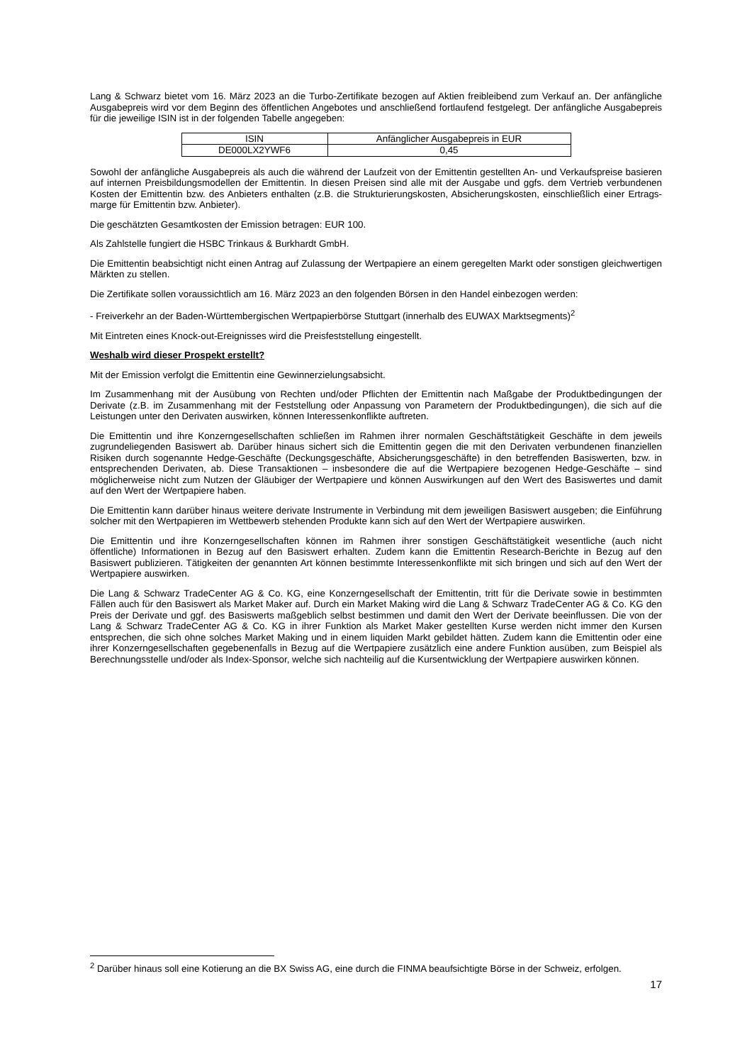Lang & Schwarz bietet vom 16. März 2023 an die Turbo-Zertifikate bezogen auf Aktien freibleibend zum Verkauf an. Der anfängliche Ausgabepreis wird vor dem Beginn des öffentlichen Angebotes und anschließend fortlaufend festgelegt. Der anfängliche Ausgabepreis für die jeweilige ISIN ist in der folgenden Tabelle angegeben:
| ISIN | Anfänglicher Ausgabepreis in EUR |
| DE000LX2YWF6 | 0,45 |
Sowohl der anfängliche Ausgabepreis als auch die während der Laufzeit von der Emittentin gestellten An- und Verkaufspreise basieren auf internen Preisbildungsmodellen der Emittentin. In diesen Preisen sind alle mit der Ausgabe und ggfs. dem Vertrieb verbundenen Kosten der Emittentin bzw. des Anbieters enthalten (z.B. die Strukturierungskosten, Absicherungskosten, einschließlich einer Ertrags-marge für Emittentin bzw. Anbieter).
Die geschätzten Gesamtkosten der Emission betragen: EUR 100.
Als Zahlstelle fungiert die HSBC Trinkaus & Burkhardt GmbH.
Die Emittentin beabsichtigt nicht einen Antrag auf Zulassung der Wertpapiere an einem geregelten Markt oder sonstigen gleichwertigen Märkten zu stellen.
Die Zertifikate sollen voraussichtlich am 16. März 2023 an den folgenden Börsen in den Handel einbezogen werden:
- Freiverkehr an der Baden-Württembergischen Wertpapierbörse Stuttgart (innerhalb des EUWAX Marktsegments)<sup>2</sup>
Mit Eintreten eines Knock-out-Ereignisses wird die Preisfeststellung eingestellt.
Weshalb wird dieser Prospekt erstellt?
Mit der Emission verfolgt die Emittentin eine Gewinnerzielungsabsicht.
Im Zusammenhang mit der Ausübung von Rechten und/oder Pflichten der Emittentin nach Maßgabe der Produktbedingungen der Derivate (z.B. im Zusammenhang mit der Feststellung oder Anpassung von Parametern der Produktbedingungen), die sich auf die Leistungen unter den Derivaten auswirken, können Interessenkonflikte auftreten.
Die Emittentin und ihre Konzerngesellschaften schließen im Rahmen ihrer normalen Geschäftstätigkeit Geschäfte in dem jeweils zugrundeliegenden Basiswert ab. Darüber hinaus sichert sich die Emittentin gegen die mit den Derivaten verbundenen finanziellen Risiken durch sogenannte Hedge-Geschäfte (Deckungsgeschäfte, Absicherungsgeschäfte) in den betreffenden Basiswerten, bzw. in entsprechenden Derivaten, ab. Diese Transaktionen – insbesondere die auf die Wertpapiere bezogenen Hedge-Geschäfte – sind möglicherweise nicht zum Nutzen der Gläubiger der Wertpapiere und können Auswirkungen auf den Wert des Basiswertes und damit auf den Wert der Wertpapiere haben.
Die Emittentin kann darüber hinaus weitere derivate Instrumente in Verbindung mit dem jeweiligen Basiswert ausgeben; die Einführung solcher mit den Wertpapieren im Wettbewerb stehenden Produkte kann sich auf den Wert der Wertpapiere auswirken.
Die Emittentin und ihre Konzerngesellschaften können im Rahmen ihrer sonstigen Geschäftstätigkeit wesentliche (auch nicht öffentliche) Informationen in Bezug auf den Basiswert erhalten. Zudem kann die Emittentin Research-Berichte in Bezug auf den Basiswert publizieren. Tätigkeiten der genannten Art können bestimmte Interessenkonflikte mit sich bringen und sich auf den Wert der Wertpapiere auswirken.
Die Lang & Schwarz TradeCenter AG & Co. KG, eine Konzerngesellschaft der Emittentin, tritt für die Derivate sowie in bestimmten Fällen auch für den Basiswert als Market Maker auf. Durch ein Market Making wird die Lang & Schwarz TradeCenter AG & Co. KG den Preis der Derivate und ggf. des Basiswerts maßgeblich selbst bestimmen und damit den Wert der Derivate beeinflussen. Die von der Lang & Schwarz TradeCenter AG & Co. KG in ihrer Funktion als Market Maker gestellten Kurse werden nicht immer den Kursen entsprechen, die sich ohne solches Market Making und in einem liquiden Markt gebildet hätten. Zudem kann die Emittentin oder eine ihrer Konzerngesellschaften gegebenenfalls in Bezug auf die Wertpapiere zusätzlich eine andere Funktion ausüben, zum Beispiel als Berechnungsstelle und/oder als Index-Sponsor, welche sich nachteilig auf die Kursentwicklung der Wertpapiere auswirken können.
<sup>2</sup> Darüber hinaus soll eine Kotierung an die BX Swiss AG, eine durch die FINMA beaufsichtigte Börse in der Schweiz, erfolgen.
17